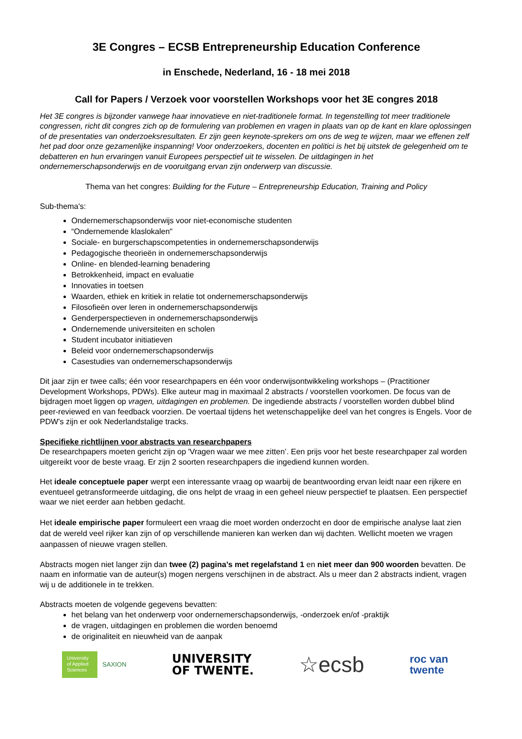3E Congres – ECSB Entrepreneurship Education Conference
in Enschede, Nederland, 16 - 18 mei 2018
Call for Papers / Verzoek voor voorstellen Workshops voor het 3E congres 2018
Het 3E congres is bijzonder vanwege haar innovatieve en niet-traditionele format. In tegenstelling tot meer traditionele congressen, richt dit congres zich op de formulering van problemen en vragen in plaats van op de kant en klare oplossingen of de presentaties van onderzoeksresultaten. Er zijn geen keynote-sprekers om ons de weg te wijzen, maar we effenen zelf het pad door onze gezamenlijke inspanning! Voor onderzoekers, docenten en politici is het bij uitstek de gelegenheid om te debatteren en hun ervaringen vanuit Europees perspectief uit te wisselen. De uitdagingen in het ondernemerschapsonderwijs en de vooruitgang ervan zijn onderwerp van discussie.
Thema van het congres: Building for the Future – Entrepreneurship Education, Training and Policy
Sub-thema's:
Ondernemerschapsonderwijs voor niet-economische studenten
“Ondernemende klaslokalen"
Sociale- en burgerschapscompetenties in ondernemerschapsonderwijs
Pedagogische theorieën in ondernemerschapsonderwijs
Online- en blended-learning benadering
Betrokkenheid, impact en evaluatie
Innovaties in toetsen
Waarden, ethiek en kritiek in relatie tot ondernemerschapsonderwijs
Filosofieën over leren in ondernemerschapsonderwijs
Genderperspectieven in ondernemerschapsonderwijs
Ondernemende universiteiten en scholen
Student incubator initiatieven
Beleid voor ondernemerschapsonderwijs
Casestudies van ondernemerschapsonderwijs
Dit jaar zijn er twee calls; één voor researchpapers en één voor onderwijsontwikkeling workshops – (Practitioner Development Workshops, PDWs). Elke auteur mag in maximaal 2 abstracts / voorstellen voorkomen. De focus van de bijdragen moet liggen op vragen, uitdagingen en problemen. De ingediende abstracts / voorstellen worden dubbel blind peer-reviewed en van feedback voorzien. De voertaal tijdens het wetenschappelijke deel van het congres is Engels. Voor de PDW’s zijn er ook Nederlandstalige tracks.
Specifieke richtlijnen voor abstracts van researchpapers
De researchpapers moeten gericht zijn op 'Vragen waar we mee zitten’. Een prijs voor het beste researchpaper zal worden uitgereikt voor de beste vraag. Er zijn 2 soorten researchpapers die ingediend kunnen worden.
Het ideale conceptuele paper werpt een interessante vraag op waarbij de beantwoording ervan leidt naar een rijkere en eventueel getransformeerde uitdaging, die ons helpt de vraag in een geheel nieuw perspectief te plaatsen. Een perspectief waar we niet eerder aan hebben gedacht.
Het ideale empirische paper formuleert een vraag die moet worden onderzocht en door de empirische analyse laat zien dat de wereld veel rijker kan zijn of op verschillende manieren kan werken dan wij dachten. Wellicht moeten we vragen aanpassen of nieuwe vragen stellen.
Abstracts mogen niet langer zijn dan twee (2) pagina’s met regelafstand 1 en niet meer dan 900 woorden bevatten. De naam en informatie van de auteur(s) mogen nergens verschijnen in de abstract. Als u meer dan 2 abstracts indient, vragen wij u de additionele in te trekken.
Abstracts moeten de volgende gegevens bevatten:
het belang van het onderwerp voor ondernemerschapsonderwijs, -onderzoek en/of -praktijk
de vragen, uitdagingen en problemen die worden benoemd
de originaliteit en nieuwheid van de aanpak
University of Applied Sciences
SAXION
UNIVERSITY
OF TWENTE.
☆ecsb
roc van
twente